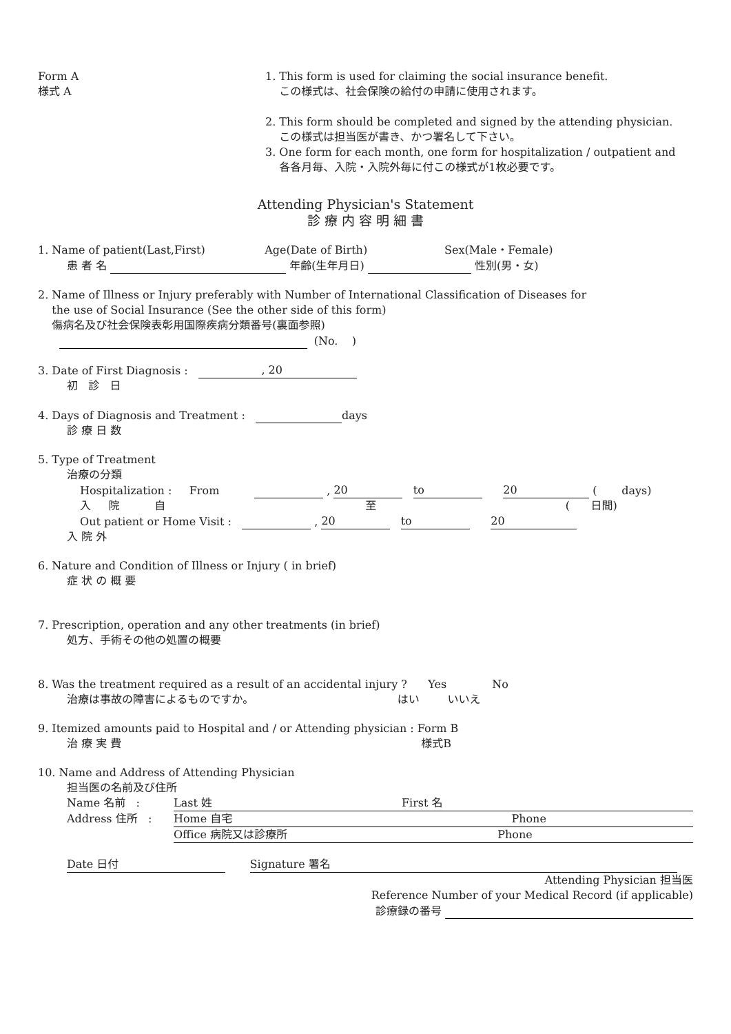Form A
様式 A
1. This form is used for claiming the social insurance benefit.
この様式は、社会保険の給付の申請に使用されます。
2. This form should be completed and signed by the attending physician.
この様式は担当医が書き、かつ署名して下さい。
3. One form for each month, one form for hospitalization / outpatient and
各各月毎、入院・入院外毎に付この様式が1枚必要です。
Attending Physician's Statement
診 療 内 容 明 細 書
1. Name of patient(Last,First) Age(Date of Birth) Sex(Male・Female)
患 者 名 年齢(生年月日) 性別(男・女)
2. Name of Illness or Injury preferably with Number of International Classification of Diseases for
the use of Social Insurance (See the other side of this form)
傷病名及び社会保険表彰用国際疾病分類番号(裏面参照)
(No. )
3. Date of First Diagnosis : , 20
初 診 日
4. Days of Diagnosis and Treatment : days
診 療 日 数
5. Type of Treatment
治療の分類
Hospitalization : From , 20 to 20 ( days)
入 院 自 至 ( 日間)
Out patient or Home Visit : , 20 to 20
入 院 外
6. Nature and Condition of Illness or Injury ( in brief)
症 状 の 概 要
7. Prescription, operation and any other treatments (in brief)
処方、手術その他の処置の概要
8. Was the treatment required as a result of an accidental injury ? Yes No
治療は事故の障害によるものですか。 はい いいえ
9. Itemized amounts paid to Hospital and / or Attending physician : Form B
治 療 実 費 様式B
10. Name and Address of Attending Physician
担当医の名前及び住所
Name 名前 : Last 姓 First 名
Address 住所 : Home 自宅 Phone
Office 病院又は診療所 Phone
Date 日付 Signature 署名
Attending Physician 担当医
Reference Number of your Medical Record (if applicable)
診療録の番号